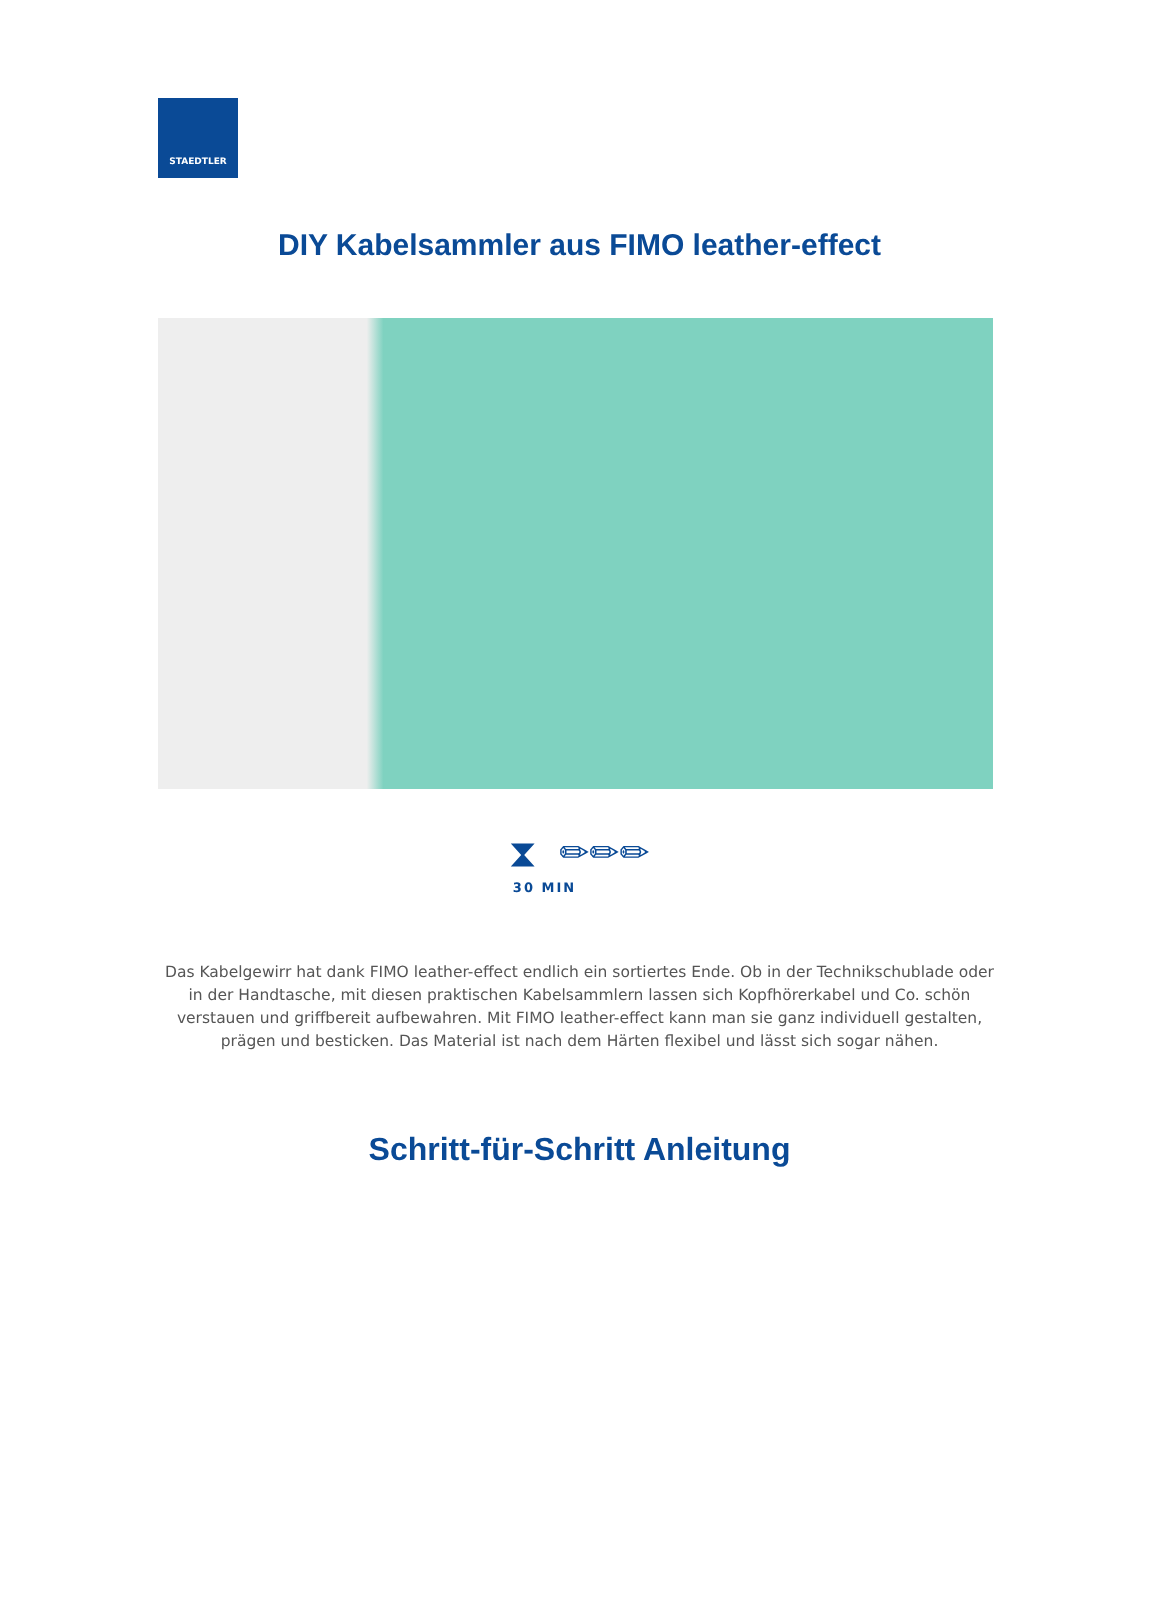STAEDTLER
DIY Kabelsammler aus FIMO leather-effect
⧗ ✏✏✏
30 MIN
Das Kabelgewirr hat dank FIMO leather-effect endlich ein sortiertes Ende. Ob in der Technikschublade oder in der Handtasche, mit diesen praktischen Kabelsammlern lassen sich Kopfhörerkabel und Co. schön verstauen und griffbereit aufbewahren. Mit FIMO leather-effect kann man sie ganz individuell gestalten, prägen und besticken. Das Material ist nach dem Härten flexibel und lässt sich sogar nähen.
Schritt-für-Schritt Anleitung